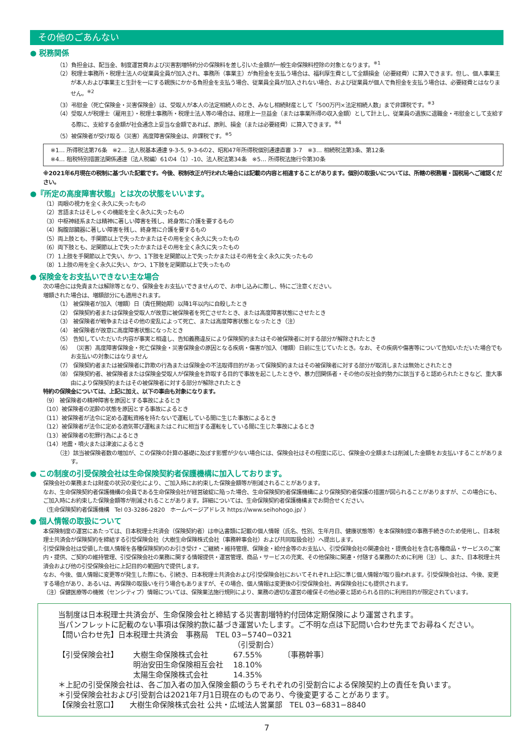その他のごあんない
● 税務関係
（1）負担金は、配当金、制度運営費および災害割増特約分の保険料を差し引いた金額が一般生命保険料控除の対象となります。<sup>※1</sup>
（2）税理士事務所・税理士法人の従業員全員が加入され、事務所（事業主）が負担金を支払う場合は、福利厚生費として全額損金（必要経費）に算入できます。但し、個人事業主が本人および事業主と生計を一にする親族にかかる負担金を支払う場合、従業員全員が加入されない場合、および従業員が個人で負担金を支払う場合は、必要経費とはなりません。<sup>※2</sup>
（3）弔慰金（死亡保険金・災害保険金）は、受取人が本人の法定相続人のとき、みなし相続財産として「500万円×法定相続人数」まで非課税です。<sup>※3</sup>
（4）受取人が税理士（雇用主）・税理士事務所・税理士法人等の場合は、経理上一旦益金（または事業所得の収入金額）として計上し、従業員の遺族に退職金・弔慰金として支給する際に、支給する金額が社会通念上妥当な金額であれば、原則、損金（または必要経費）に算入できます。<sup>※4</sup>
（5）被保険者が受け取る（災害）高度障害保険金は、非課税です。<sup>※5</sup>
※1… 所得税法第76条　※2… 法人税基本通達 9-3-5, 9-3-6の2、昭和47年所得税個別通達直審 3-7　※3… 相続税法第3条、第12条
※4… 租税特別措置法関係通達（法人税編）61の4（1）-10、法人税法第34条　※5… 所得税法施行令第30条
※2021年6月現在の税制に基づいた記載です。今後、税制改正が行われた場合には記載の内容と相違することがあります。個別の取扱いについては、所轄の税務署・国税局へご確認ください。
●『所定の高度障害状態』とは次の状態をいいます。
（1）両眼の視力を全く永久に失ったもの
（2）言語またはそしゃくの機能を全く永久に失ったもの
（3）中枢神経系または精神に著しい障害を残し、終身常に介護を要するもの
（4）胸腹部臓器に著しい障害を残し、終身常に介護を要するもの
（5）両上肢とも、手関節以上で失ったかまたはその用を全く永久に失ったもの
（6）両下肢とも、足関節以上で失ったかまたはその用を全く永久に失ったもの
（7）1上肢を手関節以上で失い、かつ、1下肢を足関節以上で失ったかまたはその用を全く永久に失ったもの
（8）1上肢の用を全く永久に失い、かつ、1下肢を足関節以上で失ったもの
● 保険金をお支払いできない主な場合
次の場合には免責または解除等となり、保険金をお支払いできませんので、お申し込みに際し、特にご注意ください。
増額された場合は、増額部分にも適用されます。
（1） 被保険者が加入（増額）日（責任開始期）以降1年以内に自殺したとき
（2） 保険契約者または保険金受取人が故意に被保険者を死亡させたとき、または高度障害状態にさせたとき
（3） 被保険者が戦争またはその他の変乱によって死亡、または高度障害状態となったとき（注）
（4） 被保険者が故意に高度障害状態になったとき
（5） 告知していただいた内容が事実と相違し、告知義務違反により保険契約またはその被保険者に対する部分が解除されたとき
（6） （災害）高度障害保険金・死亡保険金・災害保険金の原因となる疾病・傷害が加入（増額）日前に生じていたとき。なお、その疾病や傷害等について告知いただいた場合でもお支払いの対象にはなりません
（7） 保険契約者または被保険者に詐欺の行為または保険金の不法取得目的があって保険契約またはその被保険者に対する部分が取消しまたは無効とされたとき
（8） 保険契約者、被保険者または保険金受取人が保険金を詐取する目的で事故を起こしたときや、暴力団関係者・その他の反社会的勢力に該当すると認められたときなど、重大事由により保険契約またはその被保険者に対する部分が解除されたとき
特約の保険金については、上記に加え、以下の事由も対象になります。
（9） 被保険者の精神障害を原因とする事故によるとき
（10）被保険者の泥酔の状態を原因とする事故によるとき
（11）被保険者が法令に定める運転資格を持たないで運転している間に生じた事故によるとき
（12）被保険者が法令に定める酒気帯び運転またはこれに相当する運転をしている間に生じた事故によるとき
（13）被保険者の犯罪行為によるとき
（14）地震・噴火または津波によるとき
（注）該当被保険者数の増加が、この保険の計算の基礎に及ぼす影響が少ない場合には、保険会社はその程度に応じ、保険金の全額または削減した金額をお支払いすることがあります。
● この制度の引受保険会社は生命保険契約者保護機構に加入しております。
保険会社の業務または財産の状況の変化により、ご加入時にお約束した保険金額等が削減されることがあります。
なお、生命保険契約者保護機構の会員である生命保険会社が経営破綻に陥った場合、生命保険契約者保護機構により保険契約者保護の措置が図られることがありますが、この場合にも、ご加入時にお約束した保険金額等が削減されることがあります。詳細については、生命保険契約者保護機構までお問合せください。
（生命保険契約者保護機構　Tel 03-3286-2820　ホームページアドレス https://www.seihohogo.jp/ ）
● 個人情報の取扱について
本保険制度の運営にあたっては、日本税理士共済会（保険契約者）は申込書類に記載の個人情報（氏名、性別、生年月日、健康状態等）を本保険制度の事務手続きのため使用し、日本税理士共済会が保険契約を締結する引受保険会社（大樹生命保険株式会社（事務幹事会社）および共同取扱会社）へ提出します。
引受保険会社は受領した個人情報を各種保険契約のお引き受け・ご継続・維持管理、保険金・給付金等のお支払い、引受保険会社の関連会社・提携会社を含む各種商品・サービスのご案内・提供、ご契約の維持管理、引受保険会社の業務に関する情報提供・運営管理、商品・サービスの充実、その他保険に関連・付随する業務のために利用（注）し、また、日本税理士共済会および他の引受保険会社に上記目的の範囲内で提供します。
なお、今後、個人情報に変更等が発生した際にも、引続き、日本税理士共済会および引受保険会社においてそれぞれ上記に準じ個人情報が取り扱われます。引受保険会社は、今後、変更する場合があり、あるいは、再保険の取扱いを行う場合もありますが、その場合、個人情報は変更後の引受保険会社、再保険会社にも提供されます。
（注）保健医療等の機微（センシティブ）情報については、保険業法施行規則により、業務の適切な運営の確保その他必要と認められる目的に利用目的が限定されています。
当制度は日本税理士共済会が、生命保険会社と締結する災害割増特約付団体定期保険により運営されます。
当パンフレットに記載のない事項は保険約款に基づき運営いたします。ご不明な点は下記問い合わせ先までお尋ねください。
【問い合わせ先】日本税理士共済会　事務局　TEL 03−5740−0321
| | | （引受割合） | |
| 【引受保険会社】 | 大樹生命保険株式会社 | 67.55% | 〔事務幹事〕 |
| | 明治安田生命保険相互会社 | 18.10% | |
| | 太陽生命保険株式会社 | 14.35% | |
＊上記の引受保険会社は、各ご加入者の加入保険金額のうちそれぞれの引受割合による保険契約上の責任を負います。
＊引受保険会社および引受割合は2021年7月1日現在のものであり、今後変更することがあります。
【保険会社窓口】　　大樹生命保険株式会社 公共・広域法人営業部　TEL 03−6831−8840
7